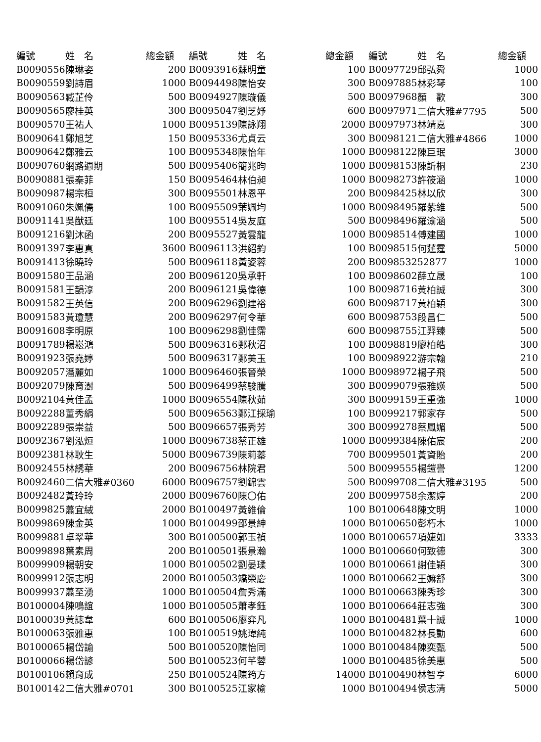| 編號 | 姓 名 | 總金額 | 編號 | 姓 名 | 總金額 | 編號 | 姓 名 | 總金額 |
| --- | --- | --- | --- | --- | --- | --- | --- | --- |
| B0090556 | 陳琳姿 | 200 | B0093916 | 蘇明童 | 100 | B0097729 | 邱弘舜 | 1000 |
| B0090559 | 劉詩眉 | 1000 | B0094498 | 陳怡安 | 300 | B0097885 | 林彩琴 | 100 |
| B0090563 | 臧芷伶 | 500 | B0094927 | 陳璇儀 | 500 | B0097968 | 顏 歡 | 300 |
| B0090565 | 廖桂英 | 300 | B0095047 | 劉芝妤 | 600 | B0097971 | 二信大雅#7795 | 500 |
| B0090570 | 王祐人 | 1000 | B0095139 | 陳詠翔 | 2000 | B0097973 | 林靖嘉 | 300 |
| B0090641 | 鄭旭芝 | 150 | B0095336 | 尤貞云 | 300 | B0098121 | 二信大雅#4866 | 1000 |
| B0090642 | 鄭雅云 | 100 | B0095348 | 陳怡年 | 1000 | B0098122 | 陳巨珉 | 3000 |
| B0090760 | 網路週期 | 500 | B0095406 | 簡兆昀 | 1000 | B0098153 | 陳訢桐 | 230 |
| B0090881 | 張秦菲 | 150 | B0095464 | 林伯昶 | 1000 | B0098273 | 許筱涵 | 1000 |
| B0090987 | 楊宗桓 | 300 | B0095501 | 林恩平 | 200 | B0098425 | 林以欣 | 300 |
| B0091060 | 朱姵儒 | 100 | B0095509 | 葉姵均 | 1000 | B0098495 | 羅紫維 | 500 |
| B0091141 | 吳猷廷 | 100 | B0095514 | 吳友庭 | 500 | B0098496 | 羅渝涵 | 500 |
| B0091216 | 劉沐函 | 200 | B0095527 | 黃雲龍 | 1000 | B0098514 | 傅建國 | 1000 |
| B0091397 | 李惠真 | 3600 | B0096113 | 洪紹鈞 | 100 | B0098515 | 何莛霆 | 5000 |
| B0091413 | 徐曉玲 | 500 | B0096118 | 黃姿蓉 | 200 | B0098532 | 52877 | 1000 |
| B0091580 | 王品涵 | 200 | B0096120 | 吳承軒 | 100 | B0098602 | 薛立晟 | 100 |
| B0091581 | 王韻淳 | 200 | B0096121 | 吳偉德 | 100 | B0098716 | 黃柏誠 | 300 |
| B0091582 | 王英信 | 200 | B0096296 | 劉建裕 | 600 | B0098717 | 黃柏穎 | 300 |
| B0091583 | 黃瓊慧 | 200 | B0096297 | 何令華 | 600 | B0098753 | 段昌仁 | 500 |
| B0091608 | 李明原 | 100 | B0096298 | 劉佳霈 | 600 | B0098755 | 江羿臻 | 500 |
| B0091789 | 楊崧鴻 | 500 | B0096316 | 鄭秋沼 | 100 | B0098819 | 廖柏皓 | 300 |
| B0091923 | 張堯婷 | 500 | B0096317 | 鄭美玉 | 100 | B0098922 | 游宗翰 | 210 |
| B0092057 | 潘麗如 | 1000 | B0096460 | 張晉榮 | 1000 | B0098972 | 楊子飛 | 500 |
| B0092079 | 陳育澍 | 500 | B0096499 | 蔡駿騰 | 300 | B0099079 | 張雅媖 | 500 |
| B0092104 | 黃佳孟 | 1000 | B0096554 | 陳秋茹 | 300 | B0099159 | 王重強 | 1000 |
| B0092288 | 董秀絹 | 500 | B0096563 | 鄭江採瑜 | 100 | B0099217 | 郭家存 | 500 |
| B0092289 | 張崇益 | 500 | B0096657 | 張秀芳 | 300 | B0099278 | 蔡鳳媚 | 500 |
| B0092367 | 劉泓烜 | 1000 | B0096738 | 蔡正雄 | 1000 | B0099384 | 陳佑宸 | 200 |
| B0092381 | 林耿生 | 5000 | B0096739 | 陳莉蓁 | 700 | B0099501 | 黃資貽 | 200 |
| B0092455 | 林綉華 | 200 | B0096756 | 林院君 | 500 | B0099555 | 楊鎧譽 | 1200 |
| B0092460 | 二信大雅#0360 | 6000 | B0096757 | 劉錦雲 | 500 | B0099708 | 二信大雅#3195 | 500 |
| B0092482 | 黃玲玲 | 2000 | B0096760 | 陳〇佑 | 200 | B0099758 | 余潔婷 | 200 |
| B0099825 | 蕭宜絨 | 2000 | B0100497 | 黃維倫 | 100 | B0100648 | 陳文明 | 1000 |
| B0099869 | 陳金英 | 1000 | B0100499 | 邵景紳 | 1000 | B0100650 | 彭朽木 | 1000 |
| B0099881 | 卓翠華 | 300 | B0100500 | 郭玉禎 | 1000 | B0100657 | 項婕如 | 3333 |
| B0099898 | 葉素周 | 200 | B0100501 | 張景瀚 | 1000 | B0100660 | 何致德 | 300 |
| B0099909 | 楊朝安 | 1000 | B0100502 | 劉晏瑈 | 1000 | B0100661 | 謝佳穎 | 300 |
| B0099912 | 張志明 | 2000 | B0100503 | 矯榮慶 | 1000 | B0100662 | 王嫲舒 | 300 |
| B0099937 | 蕭至湧 | 1000 | B0100504 | 詹秀滿 | 1000 | B0100663 | 陳秀珍 | 300 |
| B0100004 | 陳鳴誼 | 1000 | B0100505 | 蕭孝鈺 | 1000 | B0100664 | 莊志強 | 300 |
| B0100039 | 黃誌韋 | 600 | B0100506 | 廖弈凡 | 1000 | B0100481 | 葉十誠 | 1000 |
| B0100063 | 張雅惠 | 100 | B0100519 | 姚瑋純 | 1000 | B0100482 | 林長勳 | 600 |
| B0100065 | 楊岱諭 | 500 | B0100520 | 陳怡同 | 1000 | B0100484 | 陳奕甄 | 500 |
| B0100066 | 楊岱諺 | 500 | B0100523 | 何芊蓉 | 1000 | B0100485 | 徐美惠 | 500 |
| B0100106 | 賴育成 | 250 | B0100524 | 陳筠方 | 14000 | B0100490 | 林智亨 | 6000 |
| B0100142 | 二信大雅#0701 | 300 | B0100525 | 江家榆 | 1000 | B0100494 | 侯志清 | 5000 |